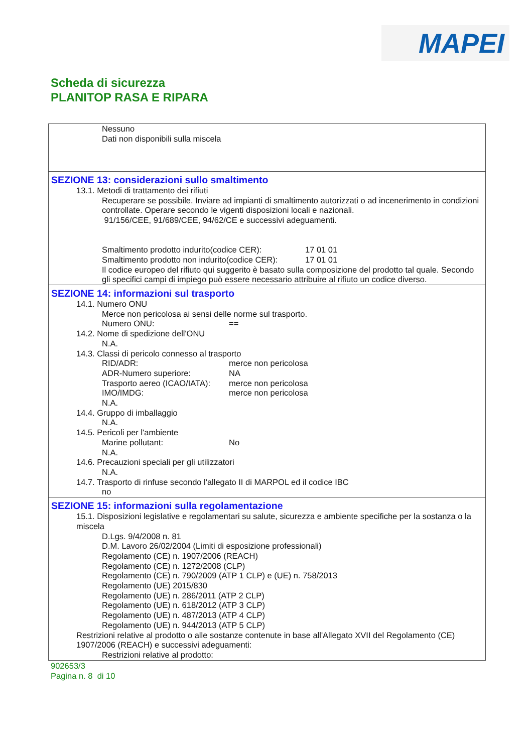MAPEI
Scheda di sicurezza
PLANITOP RASA E RIPARA
Nessuno
Dati non disponibili sulla miscela
SEZIONE 13: considerazioni sullo smaltimento
13.1. Metodi di trattamento dei rifiuti
Recuperare se possibile. Inviare ad impianti di smaltimento autorizzati o ad incenerimento in condizioni controllate. Operare secondo le vigenti disposizioni locali e nazionali.
91/156/CEE, 91/689/CEE, 94/62/CE e successivi adeguamenti.
Smaltimento prodotto indurito(codice CER): 17 01 01
Smaltimento prodotto non indurito(codice CER): 17 01 01
Il codice europeo del rifiuto qui suggerito è basato sulla composizione del prodotto tal quale. Secondo gli specifici campi di impiego può essere necessario attribuire al rifiuto un codice diverso.
SEZIONE 14: informazioni sul trasporto
14.1. Numero ONU
Merce non pericolosa ai sensi delle norme sul trasporto.
Numero ONU: ==
14.2. Nome di spedizione dell'ONU
N.A.
14.3. Classi di pericolo connesso al trasporto
RID/ADR: merce non pericolosa
ADR-Numero superiore: NA
Trasporto aereo (ICAO/IATA): merce non pericolosa
IMO/IMDG: merce non pericolosa
N.A.
14.4. Gruppo di imballaggio
N.A.
14.5. Pericoli per l'ambiente
Marine pollutant: No
N.A.
14.6. Precauzioni speciali per gli utilizzatori
N.A.
14.7. Trasporto di rinfuse secondo l'allegato II di MARPOL ed il codice IBC
no
SEZIONE 15: informazioni sulla regolamentazione
15.1. Disposizioni legislative e regolamentari su salute, sicurezza e ambiente specifiche per la sostanza o la miscela
D.Lgs. 9/4/2008 n. 81
D.M. Lavoro 26/02/2004 (Limiti di esposizione professionali)
Regolamento (CE) n. 1907/2006 (REACH)
Regolamento (CE) n. 1272/2008 (CLP)
Regolamento (CE) n. 790/2009 (ATP 1 CLP) e (UE) n. 758/2013
Regolamento (UE) 2015/830
Regolamento (UE) n. 286/2011 (ATP 2 CLP)
Regolamento (UE) n. 618/2012 (ATP 3 CLP)
Regolamento (UE) n. 487/2013 (ATP 4 CLP)
Regolamento (UE) n. 944/2013 (ATP 5 CLP)
Restrizioni relative al prodotto o alle sostanze contenute in base all'Allegato XVII del Regolamento (CE) 1907/2006 (REACH) e successivi adeguamenti:
Restrizioni relative al prodotto:
902653/3
Pagina n. 8 di 10